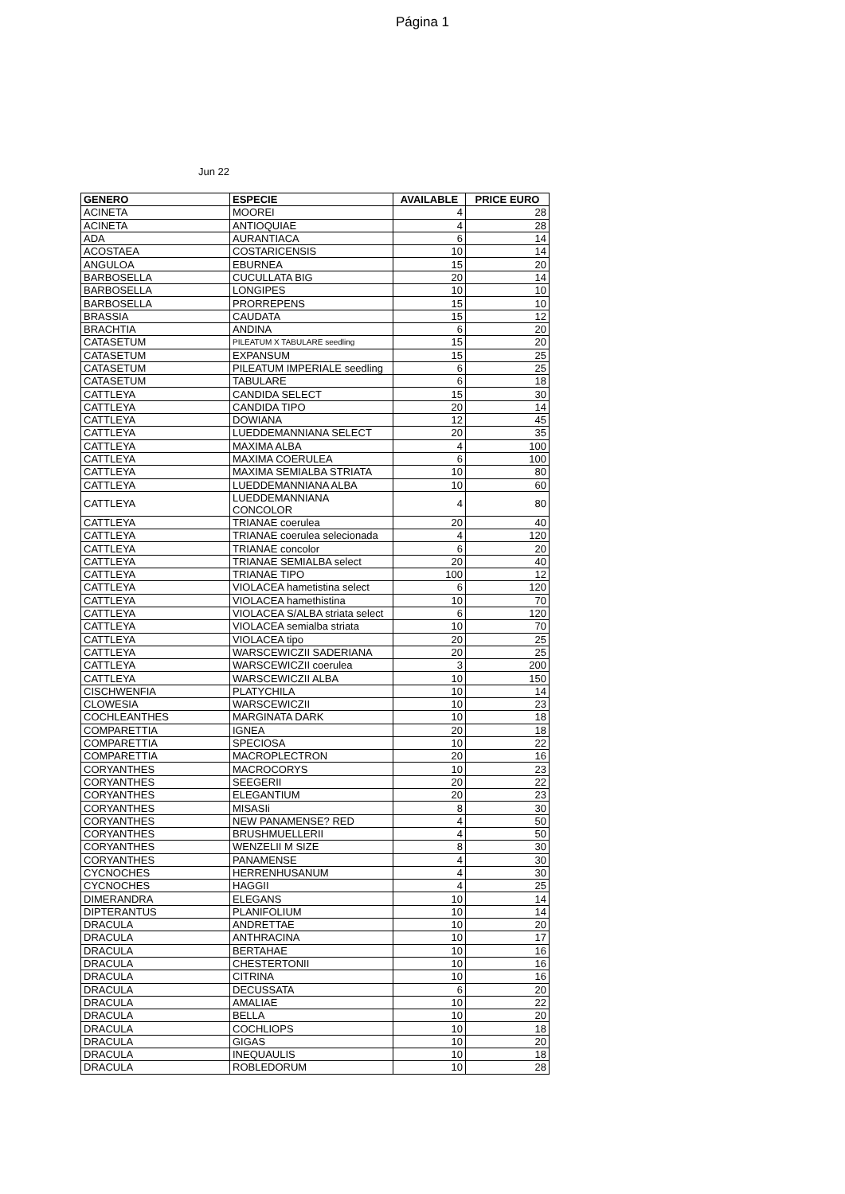Página 1
Jun 22
| GENERO | ESPECIE | AVAILABLE | PRICE EURO |
| --- | --- | --- | --- |
| ACINETA | MOOREI | 4 | 28 |
| ACINETA | ANTIOQUIAE | 4 | 28 |
| ADA | AURANTIACA | 6 | 14 |
| ACOSTAEA | COSTARICENSIS | 10 | 14 |
| ANGULOA | EBURNEA | 15 | 20 |
| BARBOSELLA | CUCULLATA BIG | 20 | 14 |
| BARBOSELLA | LONGIPES | 10 | 10 |
| BARBOSELLA | PRORREPENS | 15 | 10 |
| BRASSIA | CAUDATA | 15 | 12 |
| BRACHTIA | ANDINA | 6 | 20 |
| CATASETUM | PILEATUM X TABULARE seedling | 15 | 20 |
| CATASETUM | EXPANSUM | 15 | 25 |
| CATASETUM | PILEATUM IMPERIALE seedling | 6 | 25 |
| CATASETUM | TABULARE | 6 | 18 |
| CATTLEYA | CANDIDA SELECT | 15 | 30 |
| CATTLEYA | CANDIDA TIPO | 20 | 14 |
| CATTLEYA | DOWIANA | 12 | 45 |
| CATTLEYA | LUEDDEMANNIANA SELECT | 20 | 35 |
| CATTLEYA | MAXIMA ALBA | 4 | 100 |
| CATTLEYA | MAXIMA COERULEA | 6 | 100 |
| CATTLEYA | MAXIMA SEMIALBA STRIATA | 10 | 80 |
| CATTLEYA | LUEDDEMANNIANA ALBA | 10 | 60 |
| CATTLEYA | LUEDDEMANNIANA CONCOLOR | 4 | 80 |
| CATTLEYA | TRIANAE coerulea | 20 | 40 |
| CATTLEYA | TRIANAE coerulea selecionada | 4 | 120 |
| CATTLEYA | TRIANAE concolor | 6 | 20 |
| CATTLEYA | TRIANAE SEMIALBA select | 20 | 40 |
| CATTLEYA | TRIANAE TIPO | 100 | 12 |
| CATTLEYA | VIOLACEA hametistina select | 6 | 120 |
| CATTLEYA | VIOLACEA hamethistina | 10 | 70 |
| CATTLEYA | VIOLACEA S/ALBA striata select | 6 | 120 |
| CATTLEYA | VIOLACEA semialba striata | 10 | 70 |
| CATTLEYA | VIOLACEA tipo | 20 | 25 |
| CATTLEYA | WARSCEWICZII SADERIANA | 20 | 25 |
| CATTLEYA | WARSCEWICZII coerulea | 3 | 200 |
| CATTLEYA | WARSCEWICZII ALBA | 10 | 150 |
| CISCHWENFIA | PLATYCHILA | 10 | 14 |
| CLOWESIA | WARSCEWICZII | 10 | 23 |
| COCHLEANTHES | MARGINATA DARK | 10 | 18 |
| COMPARETTIA | IGNEA | 20 | 18 |
| COMPARETTIA | SPECIOSA | 10 | 22 |
| COMPARETTIA | MACROPLECTRON | 20 | 16 |
| CORYANTHES | MACROCORYS | 10 | 23 |
| CORYANTHES | SEEGERII | 20 | 22 |
| CORYANTHES | ELEGANTIUM | 20 | 23 |
| CORYANTHES | MISASIi | 8 | 30 |
| CORYANTHES | NEW PANAMENSE? RED | 4 | 50 |
| CORYANTHES | BRUSHMUELLERII | 4 | 50 |
| CORYANTHES | WENZELII M SIZE | 8 | 30 |
| CORYANTHES | PANAMENSE | 4 | 30 |
| CYCNOCHES | HERRENHUSANUM | 4 | 30 |
| CYCNOCHES | HAGGII | 4 | 25 |
| DIMERANDRA | ELEGANS | 10 | 14 |
| DIPTERANTUS | PLANIFOLIUM | 10 | 14 |
| DRACULA | ANDRETTAE | 10 | 20 |
| DRACULA | ANTHRACINA | 10 | 17 |
| DRACULA | BERTAHAE | 10 | 16 |
| DRACULA | CHESTERTONII | 10 | 16 |
| DRACULA | CITRINA | 10 | 16 |
| DRACULA | DECUSSATA | 6 | 20 |
| DRACULA | AMALIAE | 10 | 22 |
| DRACULA | BELLA | 10 | 20 |
| DRACULA | COCHLIOPS | 10 | 18 |
| DRACULA | GIGAS | 10 | 20 |
| DRACULA | INEQUAULIS | 10 | 18 |
| DRACULA | ROBLEDORUM | 10 | 28 |